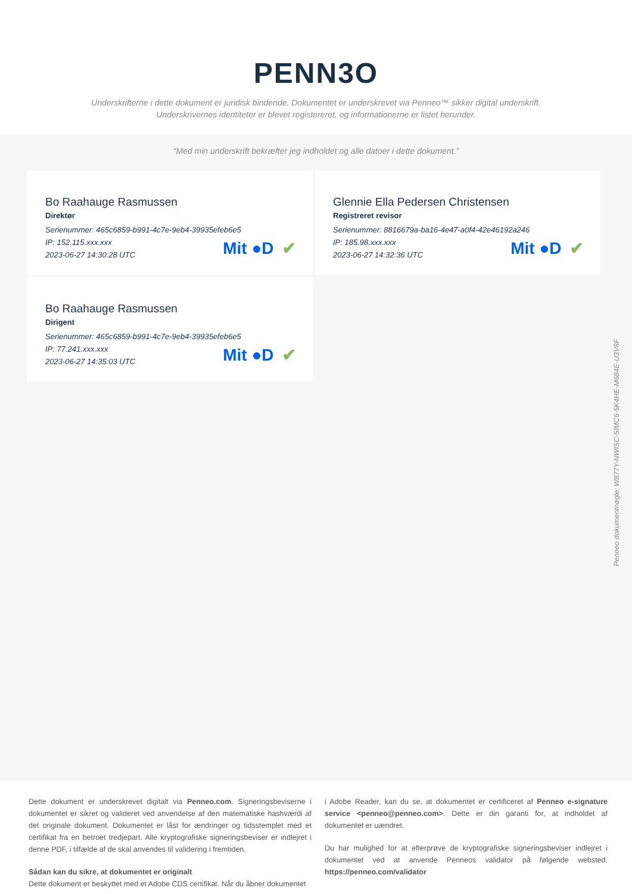PENN3O
Underskrifterne i dette dokument er juridisk bindende. Dokumentet er underskrevet via Penneo™ sikker digital underskrift.
Underskrivernes identiteter er blevet registereret, og informationerne er listet herunder.
“Med min underskrift bekræfter jeg indholdet og alle datoer i dette dokument.”
Bo Raahauge Rasmussen
Direktør
Serienummer: 465c6859-b991-4c7e-9eb4-39935efeb6e5
IP: 152.115.xxx.xxx
2023-06-27 14:30:28 UTC
Mit ●D ✔
Glennie Ella Pedersen Christensen
Registreret revisor
Serienummer: 8816679a-ba16-4e47-a0f4-42e46192a246
IP: 185.98.xxx.xxx
2023-06-27 14:32:36 UTC
Mit ●D ✔
Bo Raahauge Rasmussen
Dirigent
Serienummer: 465c6859-b991-4c7e-9eb4-39935efeb6e5
IP: 77.241.xxx.xxx
2023-06-27 14:35:03 UTC
Mit ●D ✔
Penneo dokumentnøgle: W877Y-NWISC-5IMC6-5K4HE-M684E-U3V8F
Dette dokument er underskrevet digitalt via Penneo.com. Signeringsbeviserne i dokumentet er sikret og valideret ved anvendelse af den matematiske hashværdi af det originale dokument. Dokumentet er låst for ændringer og tidsstemplet med et certifikat fra en betroet tredjepart. Alle kryptografiske signeringsbeviser er indlejret i denne PDF, i tilfælde af de skal anvendes til validering i fremtiden.
Sådan kan du sikre, at dokumentet er originalt
Dette dokument er beskyttet med et Adobe CDS certifikat. Når du åbner dokumentet
i Adobe Reader, kan du se, at dokumentet er certificeret af Penneo e-signature service <penneo@penneo.com>. Dette er din garanti for, at indholdet af dokumentet er uændret.
Du har mulighed for at efterprøve de kryptografiske signeringsbeviser indlejret i dokumentet ved at anvende Penneos validator på følgende websted: https://penneo.com/validator